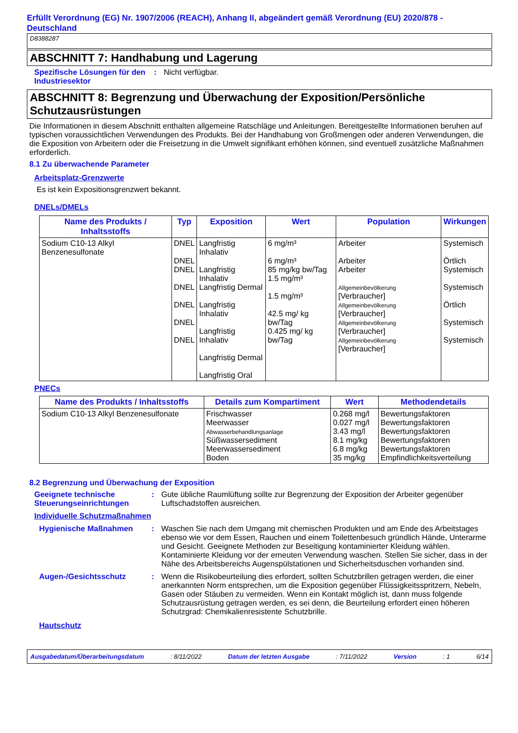Erfüllt Verordnung (EG) Nr. 1907/2006 (REACH), Anhang II, abgeändert gemäß Verordnung (EU) 2020/878 - Deutschland
D8388287
ABSCHNITT 7: Handhabung und Lagerung
Spezifische Lösungen für den Industriesektor
: Nicht verfügbar.
ABSCHNITT 8: Begrenzung und Überwachung der Exposition/Persönliche Schutzausrüstungen
Die Informationen in diesem Abschnitt enthalten allgemeine Ratschläge und Anleitungen. Bereitgestellte Informationen beruhen auf typischen voraussichtlichen Verwendungen des Produkts. Bei der Handhabung von Großmengen oder anderen Verwendungen, die die Exposition von Arbeitern oder die Freisetzung in die Umwelt signifikant erhöhen können, sind eventuell zusätzliche Maßnahmen erforderlich.
8.1 Zu überwachende Parameter
Arbeitsplatz-Grenzwerte
Es ist kein Expositionsgrenzwert bekannt.
DNELs/DMELs
| Name des Produkts / Inhaltsstoffs | Typ | Exposition | Wert | Population | Wirkungen |
| --- | --- | --- | --- | --- | --- |
| Sodium C10-13 Alkyl Benzenesulfonate | DNEL DNEL DNEL DNEL DNEL DNEL DNEL | Langfristig Inhalativ Langfristig Inhalativ Langfristig Dermal Langfristig Inhalativ Langfristig Inhalativ Langfristig Dermal Langfristig Oral | 6 mg/m³ 6 mg/m³ 85 mg/kg bw/Tag 1.5 mg/m³ 1.5 mg/m³ 42.5 mg/ kg bw/Tag 0.425 mg/ kg bw/Tag | Arbeiter Arbeiter Arbeiter Allgemeinbevölkerung [Verbraucher] Allgemeinbevölkerung [Verbraucher] Allgemeinbevölkerung [Verbraucher] Allgemeinbevölkerung [Verbraucher] | Systemisch Örtlich Systemisch Systemisch Örtlich Systemisch Systemisch |
PNECs
| Name des Produkts / Inhaltsstoffs | Details zum Kompartiment | Wert | Methodendetails |
| --- | --- | --- | --- |
| Sodium C10-13 Alkyl Benzenesulfonate | Frischwasser Meerwasser Abwasserbehandlungsanlage Süßwassersediment Meerwassersediment Boden | 0.268 mg/l 0.027 mg/l 3.43 mg/l 8.1 mg/kg 6.8 mg/kg 35 mg/kg | Bewertungsfaktoren Bewertungsfaktoren Bewertungsfaktoren Bewertungsfaktoren Bewertungsfaktoren Empfindlichkeitsverteilung |
8.2 Begrenzung und Überwachung der Exposition
Geeignete technische Steuerungseinrichtungen
: Gute übliche Raumlüftung sollte zur Begrenzung der Exposition der Arbeiter gegenüber Luftschadstoffen ausreichen.
Individuelle Schutzmaßnahmen
Hygienische Maßnahmen : Waschen Sie nach dem Umgang mit chemischen Produkten und am Ende des Arbeitstages ebenso wie vor dem Essen, Rauchen und einem Toilettenbesuch gründlich Hände, Unterarme und Gesicht. Geeignete Methoden zur Beseitigung kontaminierter Kleidung wählen. Kontaminierte Kleidung vor der erneuten Verwendung waschen. Stellen Sie sicher, dass in der Nähe des Arbeitsbereichs Augenspülstationen und Sicherheitsduschen vorhanden sind.
Augen-/Gesichtsschutz : Wenn die Risikobeurteilung dies erfordert, sollten Schutzbrillen getragen werden, die einer anerkannten Norm entsprechen, um die Exposition gegenüber Flüssigkeitsspritzern, Nebeln, Gasen oder Stäuben zu vermeiden. Wenn ein Kontakt möglich ist, dann muss folgende Schutzausrüstung getragen werden, es sei denn, die Beurteilung erfordert einen höheren Schutzgrad: Chemikalienresistente Schutzbrille.
Hautschutz
Ausgabedatum/Überarbeitungsdatum : 8/11/2022 Datum der letzten Ausgabe : 7/11/2022 Version : 1 6/14